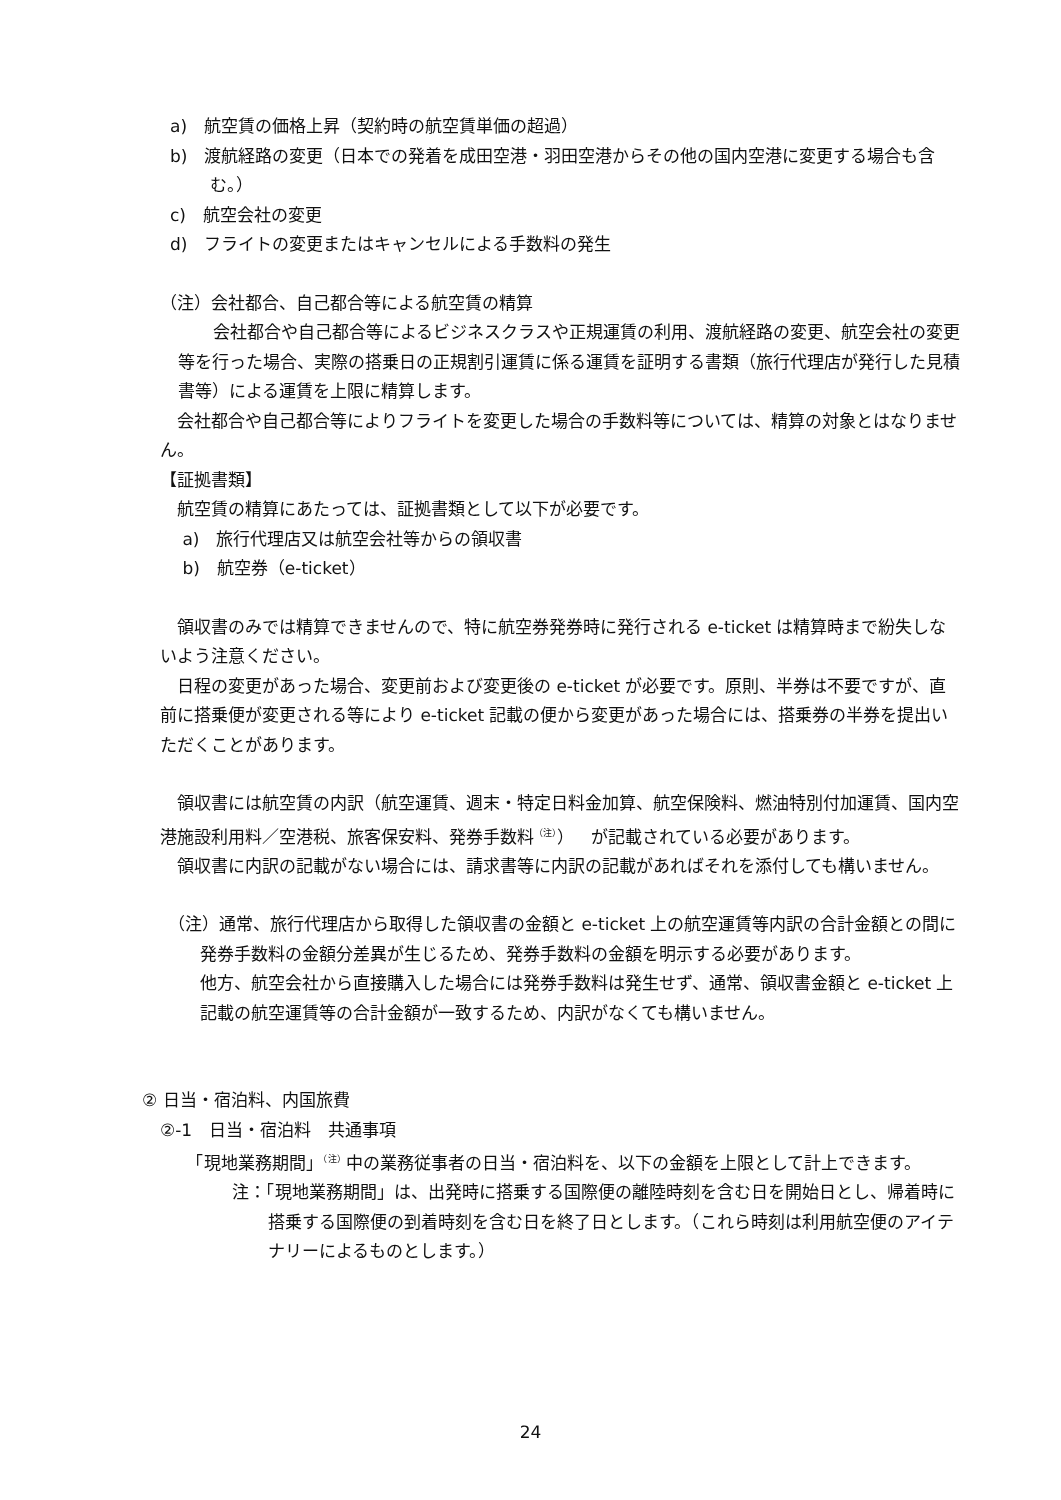a)　航空賃の価格上昇（契約時の航空賃単価の超過）
b)　渡航経路の変更（日本での発着を成田空港・羽田空港からその他の国内空港に変更する場合も含む。）
c)　航空会社の変更
d)　フライトの変更またはキャンセルによる手数料の発生
（注）会社都合、自己都合等による航空賃の精算
　会社都合や自己都合等によるビジネスクラスや正規運賃の利用、渡航経路の変更、航空会社の変更等を行った場合、実際の搭乗日の正規割引運賃に係る運賃を証明する書類（旅行代理店が発行した見積書等）による運賃を上限に精算します。
　会社都合や自己都合等によりフライトを変更した場合の手数料等については、精算の対象とはなりません。
【証拠書類】
　航空賃の精算にあたっては、証拠書類として以下が必要です。
　 a)　旅行代理店又は航空会社等からの領収書
　 b)　航空券（e-ticket）
　領収書のみでは精算できませんので、特に航空券発券時に発行される e-ticket は精算時まで紛失しないよう注意ください。
　日程の変更があった場合、変更前および変更後の e-ticket が必要です。原則、半券は不要ですが、直前に搭乗便が変更される等により e-ticket 記載の便から変更があった場合には、搭乗券の半券を提出いただくことがあります。
　領収書には航空賃の内訳（航空運賃、週末・特定日料金加算、航空保険料、燃油特別付加運賃、国内空港施設利用料／空港税、旅客保安料、発券手数料<sup>（注）</sup>）　が記載されている必要があります。
　領収書に内訳の記載がない場合には、請求書等に内訳の記載があればそれを添付しても構いません。
（注）通常、旅行代理店から取得した領収書の金額と e-ticket 上の航空運賃等内訳の合計金額との間に発券手数料の金額分差異が生じるため、発券手数料の金額を明示する必要があります。
他方、航空会社から直接購入した場合には発券手数料は発生せず、通常、領収書金額と e-ticket 上記載の航空運賃等の合計金額が一致するため、内訳がなくても構いません。
② 日当・宿泊料、内国旅費
②-1　日当・宿泊料　共通事項
　「現地業務期間」<sup>（注）</sup>中の業務従事者の日当・宿泊料を、以下の金額を上限として計上できます。
注：「現地業務期間」は、出発時に搭乗する国際便の離陸時刻を含む日を開始日とし、帰着時に搭乗する国際便の到着時刻を含む日を終了日とします。（これら時刻は利用航空便のアイテナリーによるものとします。）
24